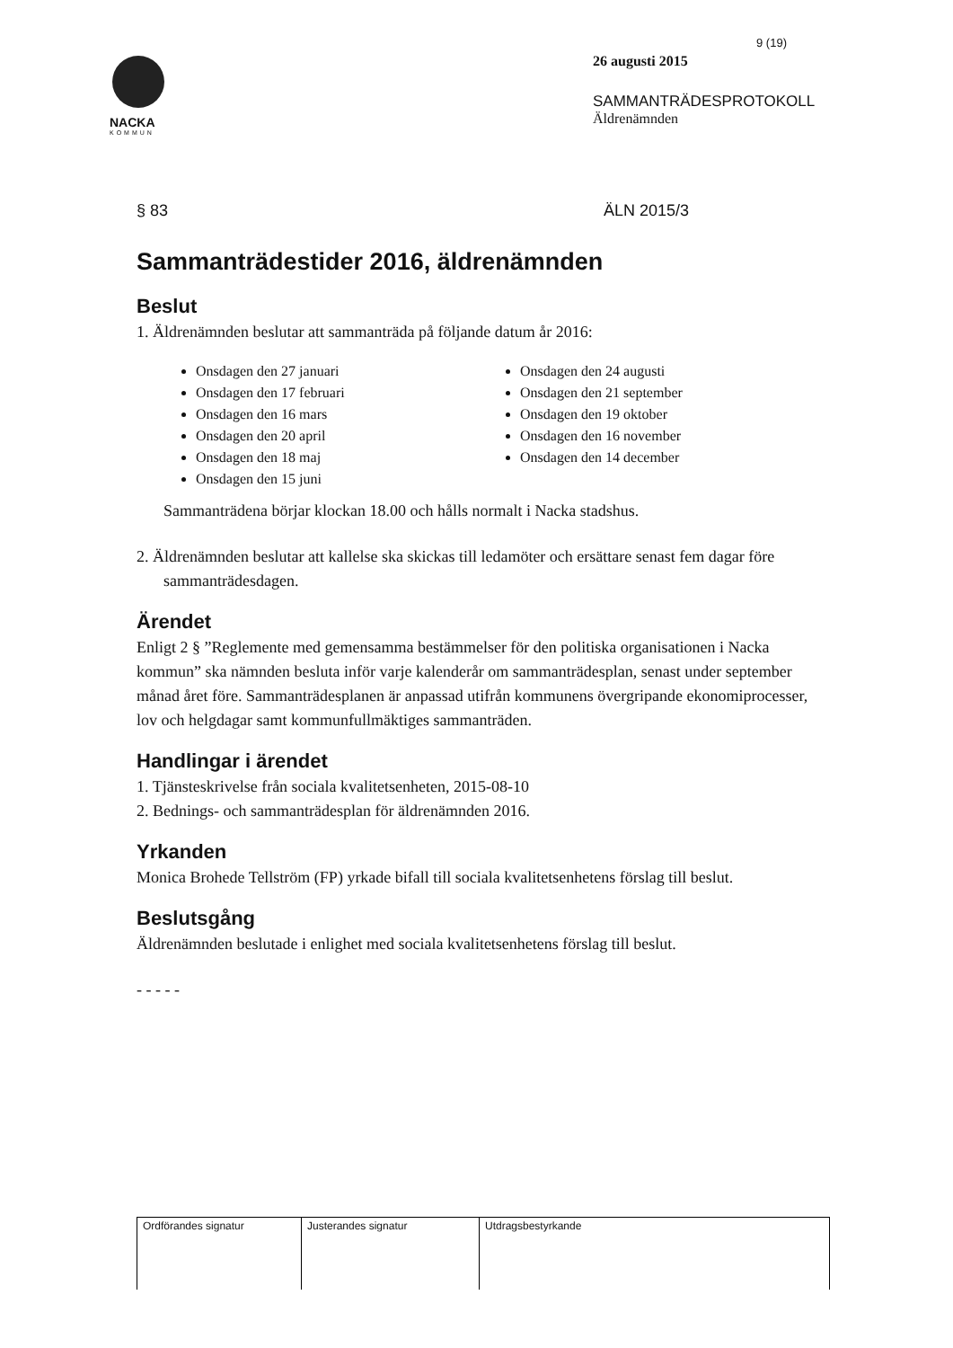NACKA
KOMMUN
9 (19)
26 augusti 2015
SAMMANTRÄDESPROTOKOLL
Äldrenämnden
§ 83 ÄLN 2015/3
Sammanträdestider 2016, äldrenämnden
Beslut
1. Äldrenämnden beslutar att sammanträda på följande datum år 2016:
Onsdagen den 27 januari
Onsdagen den 17 februari
Onsdagen den 16 mars
Onsdagen den 20 april
Onsdagen den 18 maj
Onsdagen den 15 juni
Onsdagen den 24 augusti
Onsdagen den 21 september
Onsdagen den 19 oktober
Onsdagen den 16 november
Onsdagen den 14 december
Sammanträdena börjar klockan 18.00 och hålls normalt i Nacka stadshus.
2. Äldrenämnden beslutar att kallelse ska skickas till ledamöter och ersättare senast fem dagar före sammanträdesdagen.
Ärendet
Enligt 2 § ”Reglemente med gemensamma bestämmelser för den politiska organisationen i Nacka kommun” ska nämnden besluta inför varje kalenderår om sammanträdesplan, senast under september månad året före. Sammanträdesplanen är anpassad utifrån kommunens övergripande ekonomiprocesser, lov och helgdagar samt kommunfullmäktiges sammanträden.
Handlingar i ärendet
1. Tjänsteskrivelse från sociala kvalitetsenheten, 2015-08-10
2. Bednings- och sammanträdesplan för äldrenämnden 2016.
Yrkanden
Monica Brohede Tellström (FP) yrkade bifall till sociala kvalitetsenhetens förslag till beslut.
Beslutsgång
Äldrenämnden beslutade i enlighet med sociala kvalitetsenhetens förslag till beslut.
- - - - -
| Ordförandes signatur | Justerandes signatur | Utdragsbestyrkande |